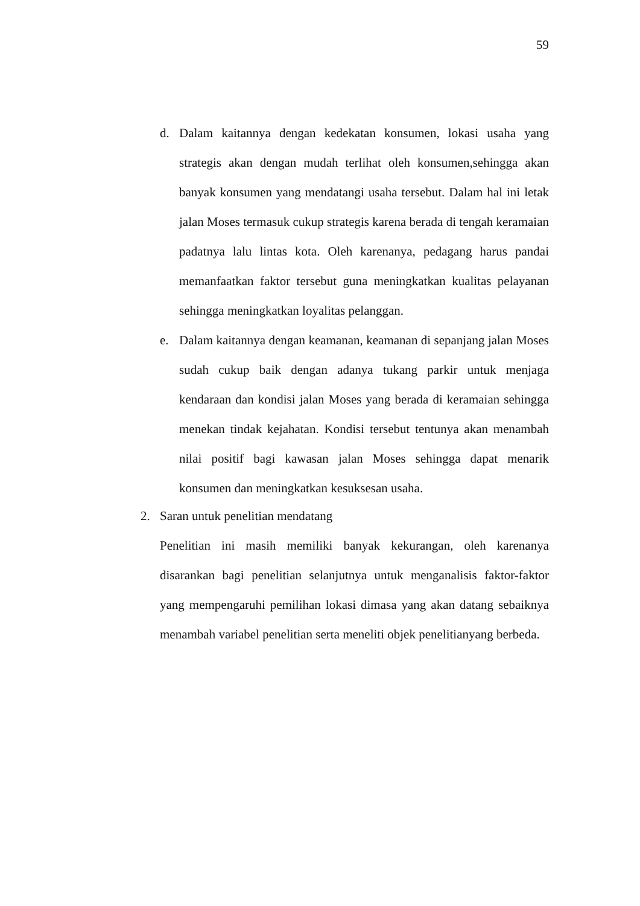59
d. Dalam kaitannya dengan kedekatan konsumen, lokasi usaha yang strategis akan dengan mudah terlihat oleh konsumen,sehingga akan banyak konsumen yang mendatangi usaha tersebut. Dalam hal ini letak jalan Moses termasuk cukup strategis karena berada di tengah keramaian padatnya lalu lintas kota. Oleh karenanya, pedagang harus pandai memanfaatkan faktor tersebut guna meningkatkan kualitas pelayanan sehingga meningkatkan loyalitas pelanggan.
e. Dalam kaitannya dengan keamanan, keamanan di sepanjang jalan Moses sudah cukup baik dengan adanya tukang parkir untuk menjaga kendaraan dan kondisi jalan Moses yang berada di keramaian sehingga menekan tindak kejahatan. Kondisi tersebut tentunya akan menambah nilai positif bagi kawasan jalan Moses sehingga dapat menarik konsumen dan meningkatkan kesuksesan usaha.
2. Saran untuk penelitian mendatang
Penelitian ini masih memiliki banyak kekurangan, oleh karenanya disarankan bagi penelitian selanjutnya untuk menganalisis faktor-faktor yang mempengaruhi pemilihan lokasi dimasa yang akan datang sebaiknya menambah variabel penelitian serta meneliti objek penelitianyang berbeda.